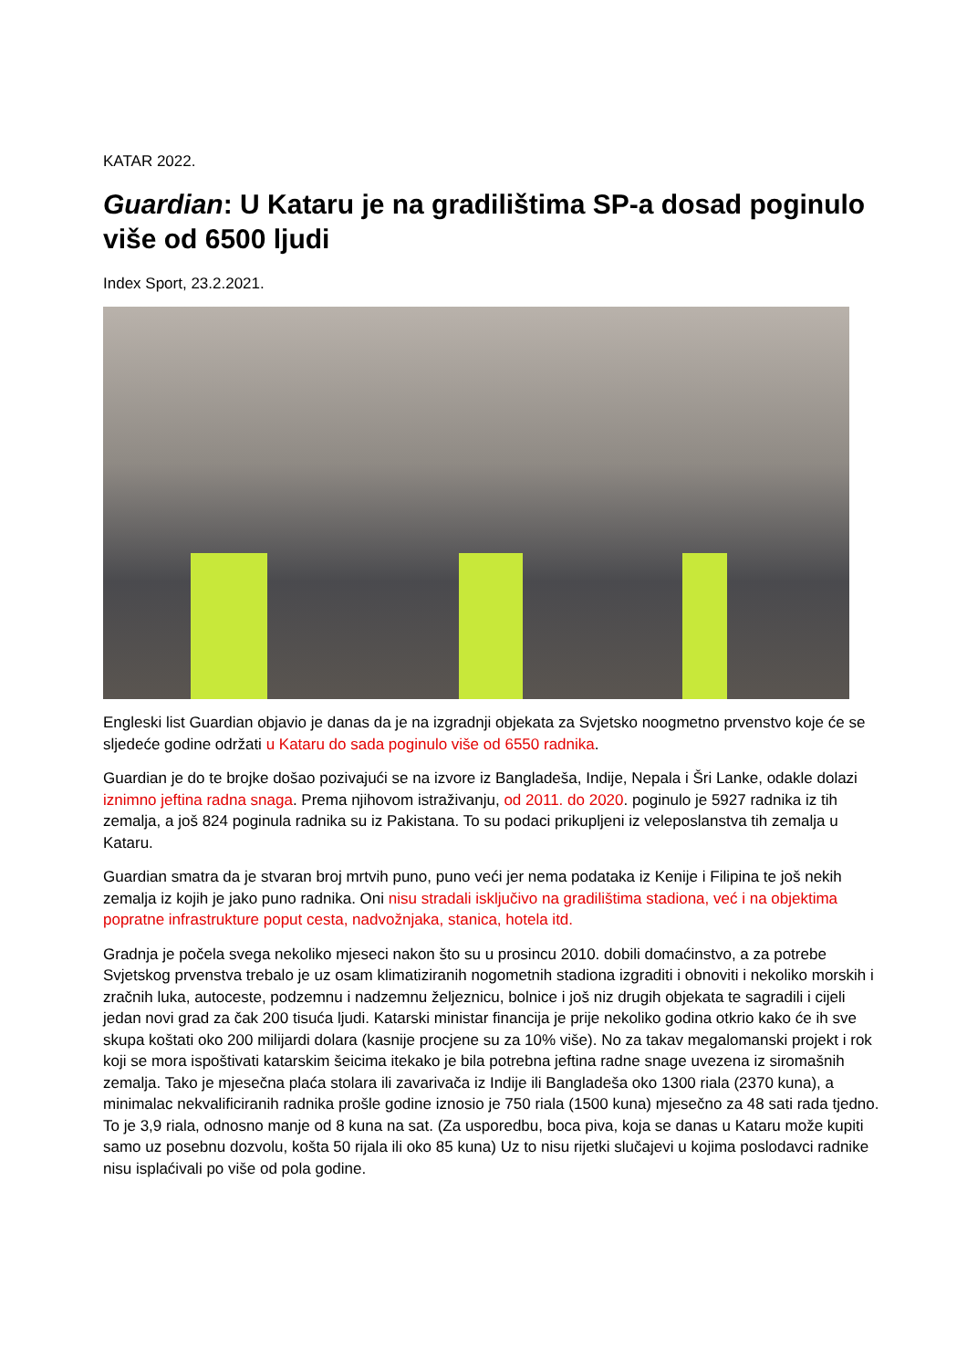KATAR 2022.
Guardian: U Kataru je na gradilištima SP-a dosad poginulo više od 6500 ljudi
Index Sport, 23.2.2021.
Engleski list Guardian objavio je danas da je na izgradnji objekata za Svjetsko noogmetno prvenstvo koje će se sljedeće godine održati u Kataru do sada poginulo više od 6550 radnika.
Guardian je do te brojke došao pozivajući se na izvore iz Bangladeša, Indije, Nepala i Šri Lanke, odakle dolazi iznimno jeftina radna snaga. Prema njihovom istraživanju, od 2011. do 2020. poginulo je 5927 radnika iz tih zemalja, a još 824 poginula radnika su iz Pakistana. To su podaci prikupljeni iz veleposlanstva tih zemalja u Kataru.
Guardian smatra da je stvaran broj mrtvih puno, puno veći jer nema podataka iz Kenije i Filipina te još nekih zemalja iz kojih je jako puno radnika. Oni nisu stradali isključivo na gradilištima stadiona, već i na objektima popratne infrastrukture poput cesta, nadvožnjaka, stanica, hotela itd.
Gradnja je počela svega nekoliko mjeseci nakon što su u prosincu 2010. dobili domaćinstvo, a za potrebe Svjetskog prvenstva trebalo je uz osam klimatiziranih nogometnih stadiona izgraditi i obnoviti i nekoliko morskih i zračnih luka, autoceste, podzemnu i nadzemnu željeznicu, bolnice i još niz drugih objekata te sagradili i cijeli jedan novi grad za čak 200 tisuća ljudi. Katarski ministar financija je prije nekoliko godina otkrio kako će ih sve skupa koštati oko 200 milijardi dolara (kasnije procjene su za 10% više). No za takav megalomanski projekt i rok koji se mora ispoštivati katarskim šeicima itekako je bila potrebna jeftina radne snage uvezena iz siromašnih zemalja. Tako je mjesečna plaća stolara ili zavarivača iz Indije ili Bangladeša oko 1300 riala (2370 kuna), a minimalac nekvalificiranih radnika prošle godine iznosio je 750 riala (1500 kuna) mjesečno za 48 sati rada tjedno. To je 3,9 riala, odnosno manje od 8 kuna na sat. (Za usporedbu, boca piva, koja se danas u Kataru može kupiti samo uz posebnu dozvolu, košta 50 rijala ili oko 85 kuna) Uz to nisu rijetki slučajevi u kojima poslodavci radnike nisu isplaćivali po više od pola godine.